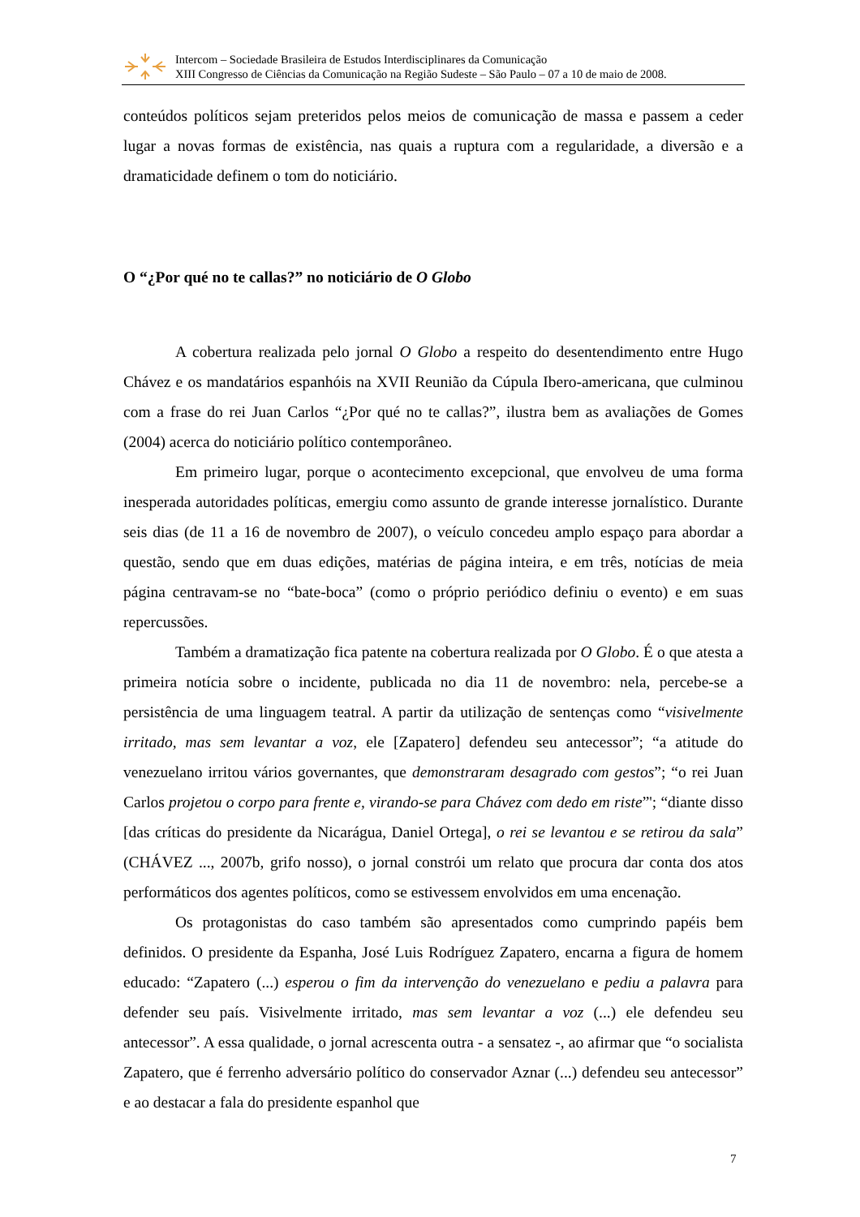Intercom – Sociedade Brasileira de Estudos Interdisciplinares da Comunicação
XIII Congresso de Ciências da Comunicação na Região Sudeste – São Paulo – 07 a 10 de maio de 2008.
conteúdos políticos sejam preteridos pelos meios de comunicação de massa e passem a ceder lugar a novas formas de existência, nas quais a ruptura com a regularidade, a diversão e a dramaticidade definem o tom do noticiário.
O “¿Por qué no te callas?” no noticiário de O Globo
A cobertura realizada pelo jornal O Globo a respeito do desentendimento entre Hugo Chávez e os mandatários espanhóis na XVII Reunião da Cúpula Ibero-americana, que culminou com a frase do rei Juan Carlos “¿Por qué no te callas?”, ilustra bem as avaliações de Gomes (2004) acerca do noticiário político contemporâneo.
Em primeiro lugar, porque o acontecimento excepcional, que envolveu de uma forma inesperada autoridades políticas, emergiu como assunto de grande interesse jornalístico. Durante seis dias (de 11 a 16 de novembro de 2007), o veículo concedeu amplo espaço para abordar a questão, sendo que em duas edições, matérias de página inteira, e em três, notícias de meia página centravam-se no “bate-boca” (como o próprio periódico definiu o evento) e em suas repercussões.
Também a dramatização fica patente na cobertura realizada por O Globo. É o que atesta a primeira notícia sobre o incidente, publicada no dia 11 de novembro: nela, percebe-se a persistência de uma linguagem teatral. A partir da utilização de sentenças como “visivelmente irritado, mas sem levantar a voz, ele [Zapatero] defendeu seu antecessor”; “a atitude do venezuelano irritou vários governantes, que demonstraram desagrado com gestos”; “o rei Juan Carlos projetou o corpo para frente e, virando-se para Chávez com dedo em riste”'; “diante disso [das críticas do presidente da Nicarágua, Daniel Ortega], o rei se levantou e se retirou da sala” (CHÁVEZ ..., 2007b, grifo nosso), o jornal constrói um relato que procura dar conta dos atos performáticos dos agentes políticos, como se estivessem envolvidos em uma encenação.
Os protagonistas do caso também são apresentados como cumprindo papéis bem definidos. O presidente da Espanha, José Luis Rodríguez Zapatero, encarna a figura de homem educado: “Zapatero (...) esperou o fim da intervenção do venezuelano e pediu a palavra para defender seu país. Visivelmente irritado, mas sem levantar a voz (...) ele defendeu seu antecessor”. A essa qualidade, o jornal acrescenta outra - a sensatez -, ao afirmar que “o socialista Zapatero, que é ferrenho adversário político do conservador Aznar (...) defendeu seu antecessor” e ao destacar a fala do presidente espanhol que
7